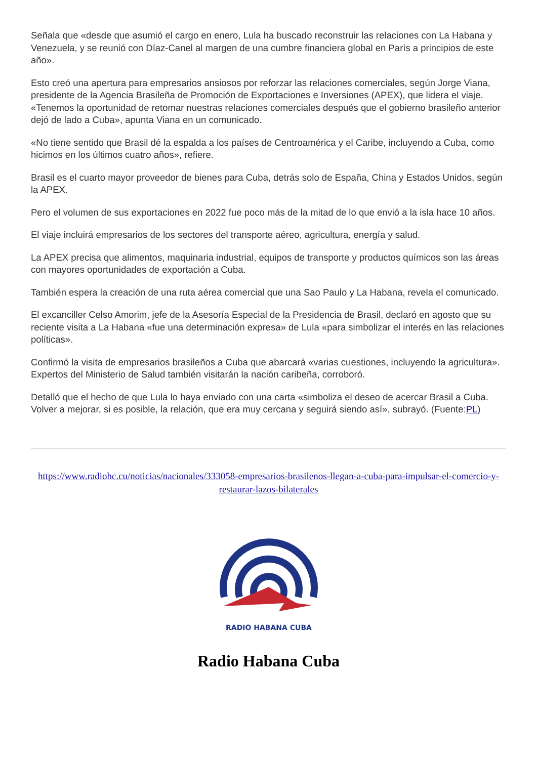Señala que «desde que asumió el cargo en enero, Lula ha buscado reconstruir las relaciones con La Habana y Venezuela, y se reunió con Díaz-Canel al margen de una cumbre financiera global en París a principios de este año».
Esto creó una apertura para empresarios ansiosos por reforzar las relaciones comerciales, según Jorge Viana, presidente de la Agencia Brasileña de Promoción de Exportaciones e Inversiones (APEX), que lidera el viaje. «Tenemos la oportunidad de retomar nuestras relaciones comerciales después que el gobierno brasileño anterior dejó de lado a Cuba», apunta Viana en un comunicado.
«No tiene sentido que Brasil dé la espalda a los países de Centroamérica y el Caribe, incluyendo a Cuba, como hicimos en los últimos cuatro años», refiere.
Brasil es el cuarto mayor proveedor de bienes para Cuba, detrás solo de España, China y Estados Unidos, según la APEX.
Pero el volumen de sus exportaciones en 2022 fue poco más de la mitad de lo que envió a la isla hace 10 años.
El viaje incluirá empresarios de los sectores del transporte aéreo, agricultura, energía y salud.
La APEX precisa que alimentos, maquinaria industrial, equipos de transporte y productos químicos son las áreas con mayores oportunidades de exportación a Cuba.
También espera la creación de una ruta aérea comercial que una Sao Paulo y La Habana, revela el comunicado.
El excanciller Celso Amorim, jefe de la Asesoría Especial de la Presidencia de Brasil, declaró en agosto que su reciente visita a La Habana «fue una determinación expresa» de Lula «para simbolizar el interés en las relaciones políticas».
Confirmó la visita de empresarios brasileños a Cuba que abarcará «varias cuestiones, incluyendo la agricultura». Expertos del Ministerio de Salud también visitarán la nación caribeña, corroboró.
Detalló que el hecho de que Lula lo haya enviado con una carta «simboliza el deseo de acercar Brasil a Cuba. Volver a mejorar, si es posible, la relación, que era muy cercana y seguirá siendo así», subrayó. (Fuente:PL)
https://www.radiohc.cu/noticias/nacionales/333058-empresarios-brasilenos-llegan-a-cuba-para-impulsar-el-comercio-y-restaurar-lazos-bilaterales
RADIO HABANA CUBA
Radio Habana Cuba